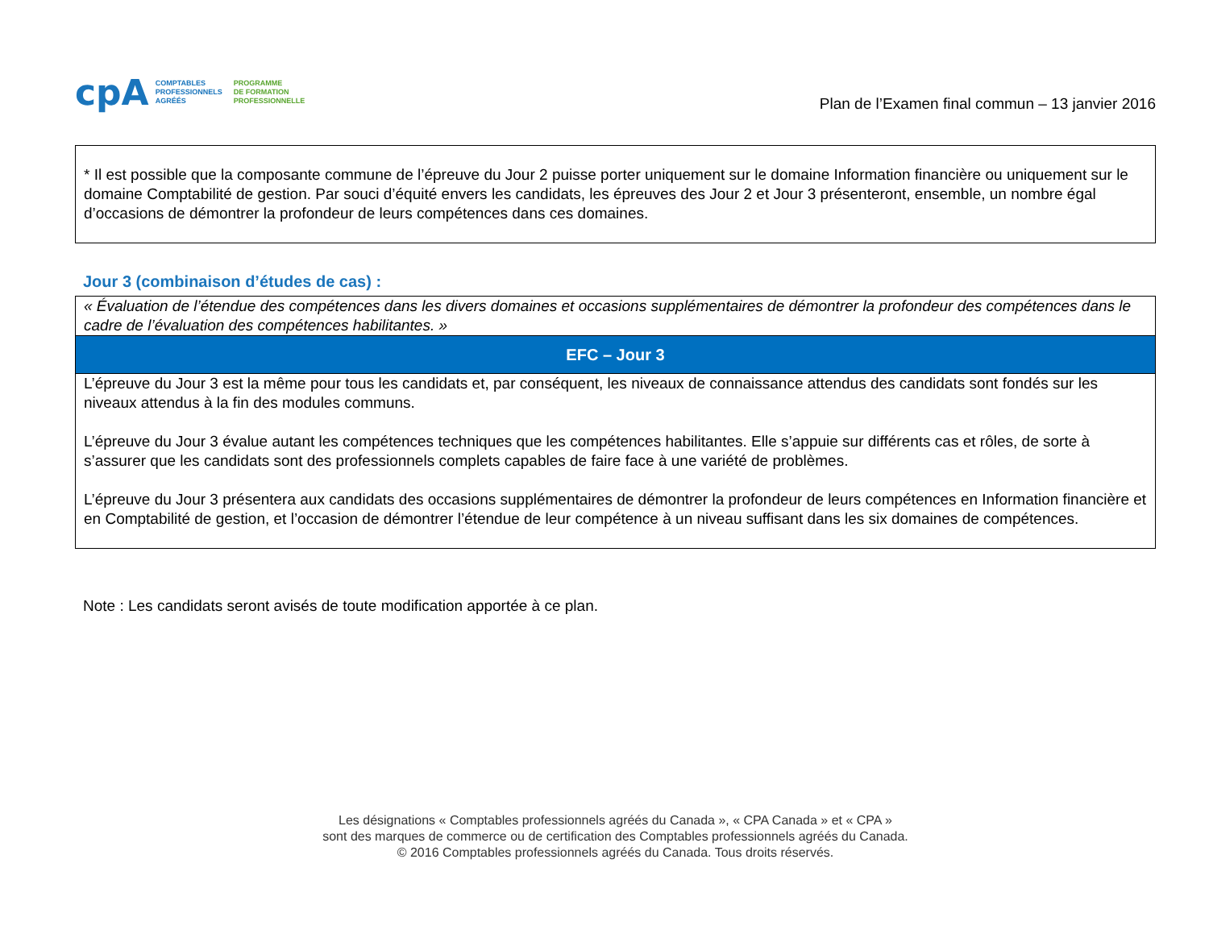cpA
COMPTABLES
PROFESSIONNELS
AGRÉÉS
PROGRAMME
DE FORMATION
PROFESSIONNELLE
Plan de l’Examen final commun – 13 janvier 2016
* Il est possible que la composante commune de l’épreuve du Jour 2 puisse porter uniquement sur le domaine Information financière ou uniquement sur le domaine Comptabilité de gestion. Par souci d’équité envers les candidats, les épreuves des Jour 2 et Jour 3 présenteront, ensemble, un nombre égal d’occasions de démontrer la profondeur de leurs compétences dans ces domaines.
Jour 3 (combinaison d’études de cas) :
| « Évaluation de l’étendue des compétences dans les divers domaines et occasions supplémentaires de démontrer la profondeur des compétences dans le cadre de l’évaluation des compétences habilitantes. » |
| EFC – Jour 3 |
| L’épreuve du Jour 3 est la même pour tous les candidats et, par conséquent, les niveaux de connaissance attendus des candidats sont fondés sur les niveaux attendus à la fin des modules communs. L’épreuve du Jour 3 évalue autant les compétences techniques que les compétences habilitantes. Elle s’appuie sur différents cas et rôles, de sorte à s’assurer que les candidats sont des professionnels complets capables de faire face à une variété de problèmes. L’épreuve du Jour 3 présentera aux candidats des occasions supplémentaires de démontrer la profondeur de leurs compétences en Information financière et en Comptabilité de gestion, et l’occasion de démontrer l’étendue de leur compétence à un niveau suffisant dans les six domaines de compétences. |
Note : Les candidats seront avisés de toute modification apportée à ce plan.
Les désignations « Comptables professionnels agréés du Canada », « CPA Canada » et « CPA »
sont des marques de commerce ou de certification des Comptables professionnels agréés du Canada.
© 2016 Comptables professionnels agréés du Canada. Tous droits réservés.